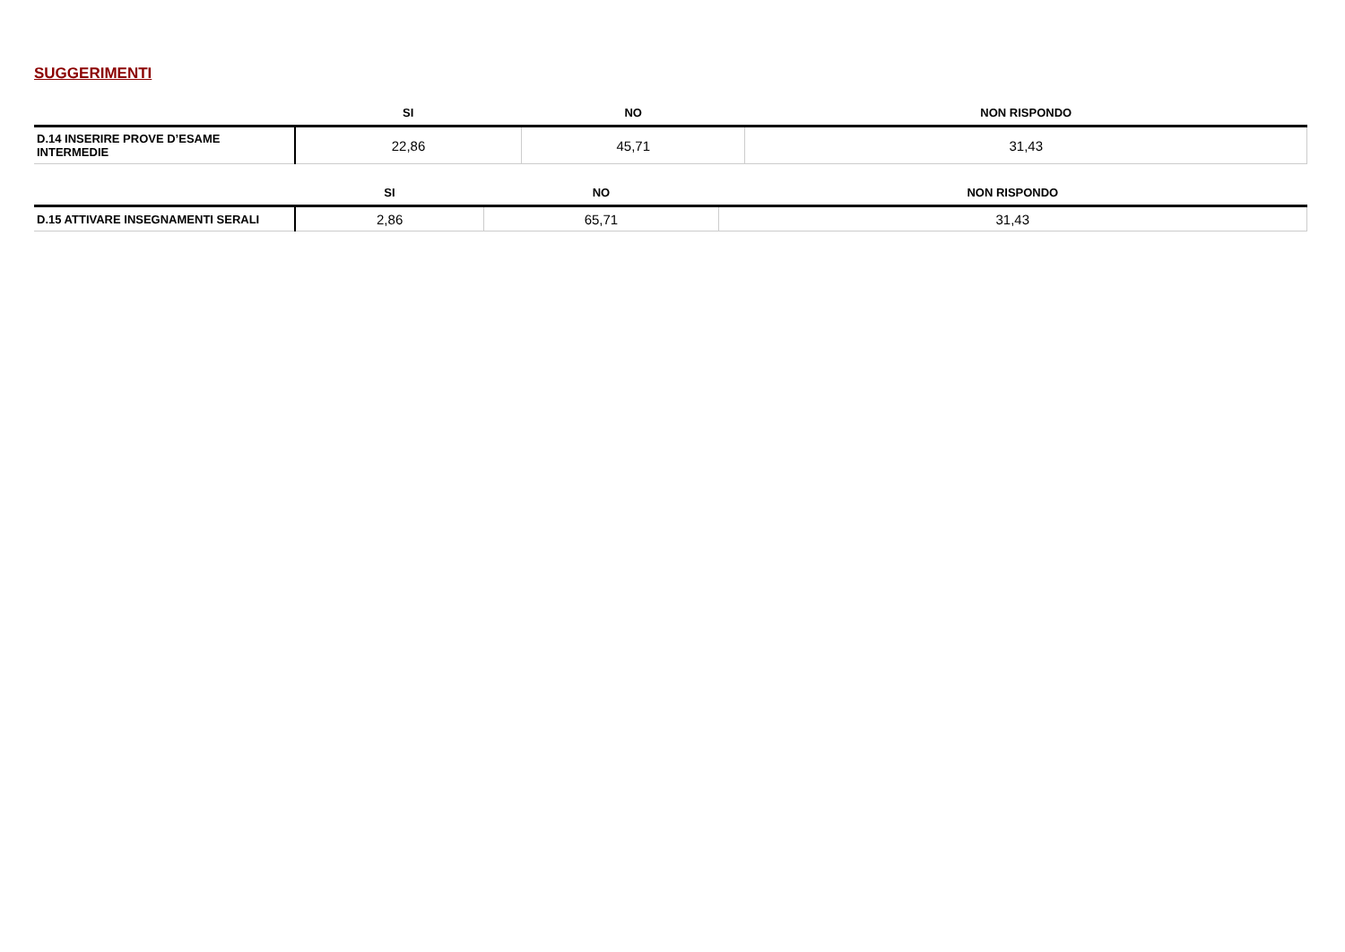SUGGERIMENTI
| | SI | NO | NON RISPONDO |
| --- | --- | --- | --- |
| D.14 INSERIRE PROVE D’ESAME INTERMEDIE | 22,86 | 45,71 | 31,43 |
| | SI | NO | NON RISPONDO |
| --- | --- | --- | --- |
| D.15 ATTIVARE INSEGNAMENTI SERALI | 2,86 | 65,71 | 31,43 |